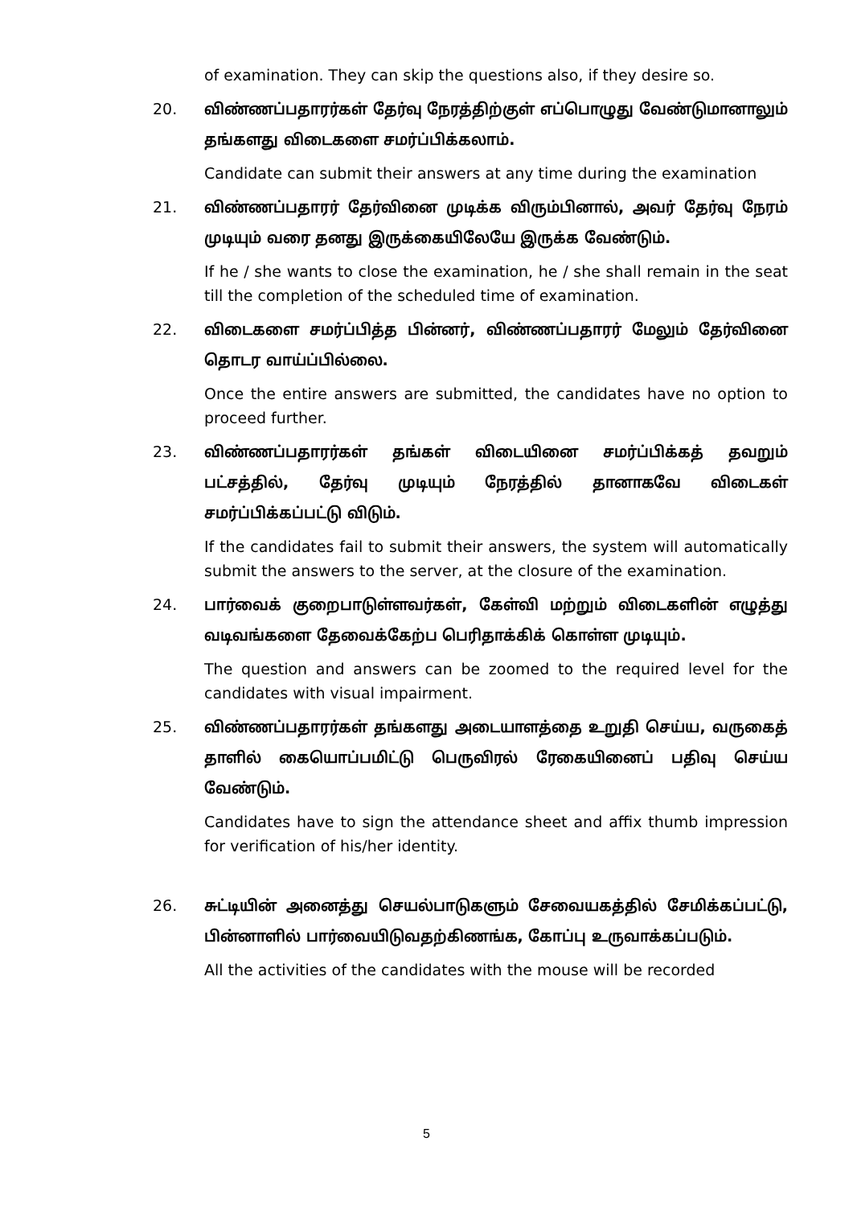of examination. They can skip the questions also, if they desire so.
20. விண்ணப்பதாரர்கள் தேர்வு நேரத்திற்குள் எப்பொழுது வேண்டுமானாலும் தங்களது விடைகளை சமர்ப்பிக்கலாம்.
Candidate can submit their answers at any time during the examination
21. விண்ணப்பதாரர் தேர்வினை முடிக்க விரும்பினால், அவர் தேர்வு நேரம் முடியும் வரை தனது இருக்கையிலேயே இருக்க வேண்டும்.
If he / she wants to close the examination, he / she shall remain in the seat till the completion of the scheduled time of examination.
22. விடைகளை சமர்ப்பித்த பின்னர், விண்ணப்பதாரர் மேலும் தேர்வினை தொடர வாய்ப்பில்லை.
Once the entire answers are submitted, the candidates have no option to proceed further.
23. விண்ணப்பதாரர்கள் தங்கள் விடையினை சமர்ப்பிக்கத் தவறும் பட்சத்தில், தேர்வு முடியும் நேரத்தில் தானாகவே விடைகள் சமர்ப்பிக்கப்பட்டு விடும்.
If the candidates fail to submit their answers, the system will automatically submit the answers to the server, at the closure of the examination.
24. பார்வைக் குறைபாடுள்ளவர்கள், கேள்வி மற்றும் விடைகளின் எழுத்து வடிவங்களை தேவைக்கேற்ப பெரிதாக்கிக் கொள்ள முடியும்.
The question and answers can be zoomed to the required level for the candidates with visual impairment.
25. விண்ணப்பதாரர்கள் தங்களது அடையாளத்தை உறுதி செய்ய, வருகைத் தாளில் கையொப்பமிட்டு பெருவிரல் ரேகையினைப் பதிவு செய்ய வேண்டும்.
Candidates have to sign the attendance sheet and affix thumb impression for verification of his/her identity.
26. சுட்டியின் அனைத்து செயல்பாடுகளும் சேவையகத்தில் சேமிக்கப்பட்டு, பின்னாளில் பார்வையிடுவதற்கிணங்க, கோப்பு உருவாக்கப்படும்.
All the activities of the candidates with the mouse will be recorded
5